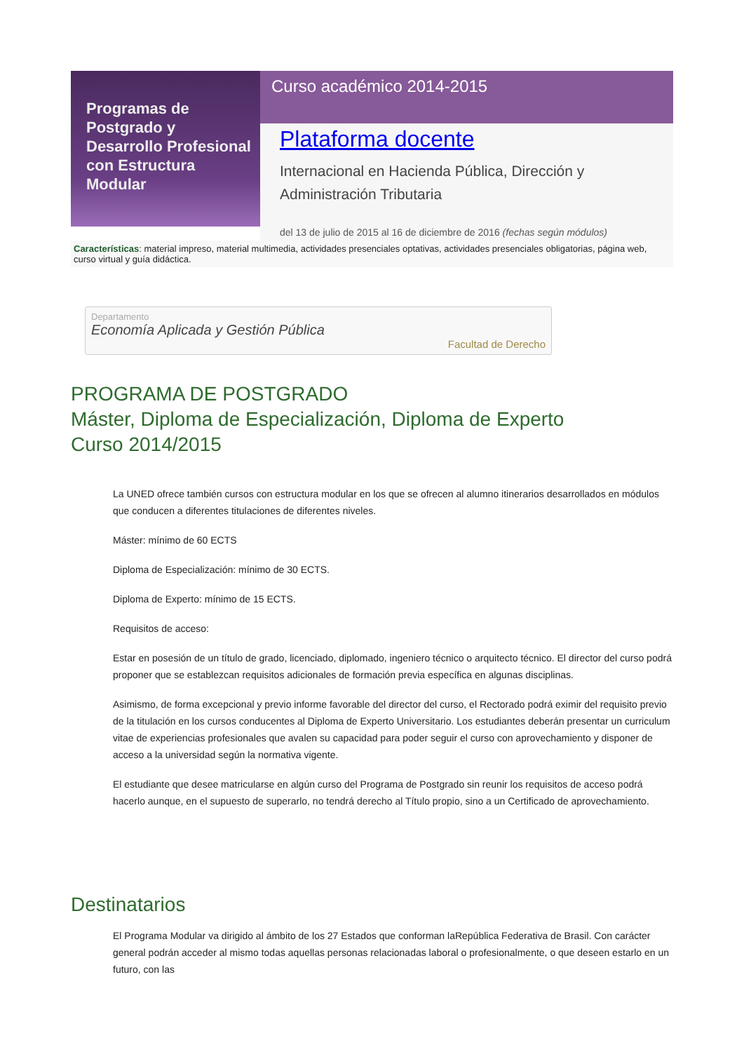Programas de Postgrado y Desarrollo Profesional con Estructura Modular
Curso académico 2014-2015
Plataforma docente
Internacional en Hacienda Pública, Dirección y Administración Tributaria
del 13 de julio de 2015 al 16 de diciembre de 2016 (fechas según módulos)
Características: material impreso, material multimedia, actividades presenciales optativas, actividades presenciales obligatorias, página web, curso virtual y guía didáctica.
Departamento
Economía Aplicada y Gestión Pública
Facultad de Derecho
PROGRAMA DE POSTGRADO
Máster, Diploma de Especialización, Diploma de Experto
Curso 2014/2015
La UNED ofrece también cursos con estructura modular en los que se ofrecen al alumno itinerarios desarrollados en módulos que conducen a diferentes titulaciones de diferentes niveles.
Máster: mínimo de 60 ECTS
Diploma de Especialización: mínimo de 30 ECTS.
Diploma de Experto: mínimo de 15 ECTS.
Requisitos de acceso:
Estar en posesión de un título de grado, licenciado, diplomado, ingeniero técnico o arquitecto técnico. El director del curso podrá proponer que se establezcan requisitos adicionales de formación previa específica en algunas disciplinas.
Asimismo, de forma excepcional y previo informe favorable del director del curso, el Rectorado podrá eximir del requisito previo de la titulación en los cursos conducentes al Diploma de Experto Universitario. Los estudiantes deberán presentar un curriculum vitae de experiencias profesionales que avalen su capacidad para poder seguir el curso con aprovechamiento y disponer de acceso a la universidad según la normativa vigente.
El estudiante que desee matricularse en algún curso del Programa de Postgrado sin reunir los requisitos de acceso podrá hacerlo aunque, en el supuesto de superarlo, no tendrá derecho al Título propio, sino a un Certificado de aprovechamiento.
Destinatarios
El Programa Modular va dirigido al ámbito de los 27 Estados que conforman laRepública Federativa de Brasil. Con carácter general podrán acceder al mismo todas aquellas personas relacionadas laboral o profesionalmente, o que deseen estarlo en un futuro, con las